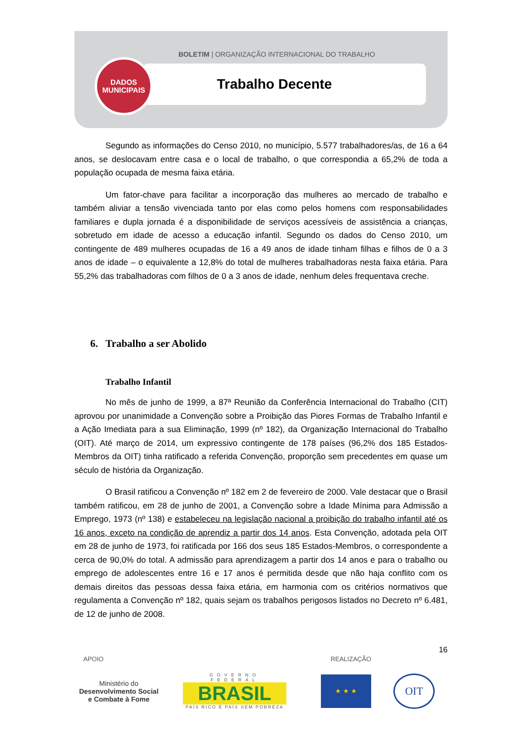BOLETIM | ORGANIZAÇÃO INTERNACIONAL DO TRABALHO
DADOS
MUNICIPAIS
Trabalho Decente
Segundo as informações do Censo 2010, no município, 5.577 trabalhadores/as, de 16 a 64 anos, se deslocavam entre casa e o local de trabalho, o que correspondia a 65,2% de toda a população ocupada de mesma faixa etária.
Um fator-chave para facilitar a incorporação das mulheres ao mercado de trabalho e também aliviar a tensão vivenciada tanto por elas como pelos homens com responsabilidades familiares e dupla jornada é a disponibilidade de serviços acessíveis de assistência a crianças, sobretudo em idade de acesso a educação infantil. Segundo os dados do Censo 2010, um contingente de 489 mulheres ocupadas de 16 a 49 anos de idade tinham filhas e filhos de 0 a 3 anos de idade – o equivalente a 12,8% do total de mulheres trabalhadoras nesta faixa etária. Para 55,2% das trabalhadoras com filhos de 0 a 3 anos de idade, nenhum deles frequentava creche.
6. Trabalho a ser Abolido
Trabalho Infantil
No mês de junho de 1999, a 87ª Reunião da Conferência Internacional do Trabalho (CIT) aprovou por unanimidade a Convenção sobre a Proibição das Piores Formas de Trabalho Infantil e a Ação Imediata para a sua Eliminação, 1999 (nº 182), da Organização Internacional do Trabalho (OIT). Até março de 2014, um expressivo contingente de 178 países (96,2% dos 185 Estados-Membros da OIT) tinha ratificado a referida Convenção, proporção sem precedentes em quase um século de história da Organização.
O Brasil ratificou a Convenção nº 182 em 2 de fevereiro de 2000. Vale destacar que o Brasil também ratificou, em 28 de junho de 2001, a Convenção sobre a Idade Mínima para Admissão a Emprego, 1973 (nº 138) e estabeleceu na legislação nacional a proibição do trabalho infantil até os 16 anos, exceto na condição de aprendiz a partir dos 14 anos. Esta Convenção, adotada pela OIT em 28 de junho de 1973, foi ratificada por 166 dos seus 185 Estados-Membros, o correspondente a cerca de 90,0% do total. A admissão para aprendizagem a partir dos 14 anos e para o trabalho ou emprego de adolescentes entre 16 e 17 anos é permitida desde que não haja conflito com os demais direitos das pessoas dessa faixa etária, em harmonia com os critérios normativos que regulamenta a Convenção nº 182, quais sejam os trabalhos perigosos listados no Decreto nº 6.481, de 12 de junho de 2008.
16
APOIO REALIZAÇÃO
Ministério do
Desenvolvimento Social
e Combate à Fome
GOVERNO FEDERAL
BRASIL
PAÍS RICO É PAÍS SEM POBREZA
★ ★ ★
OIT